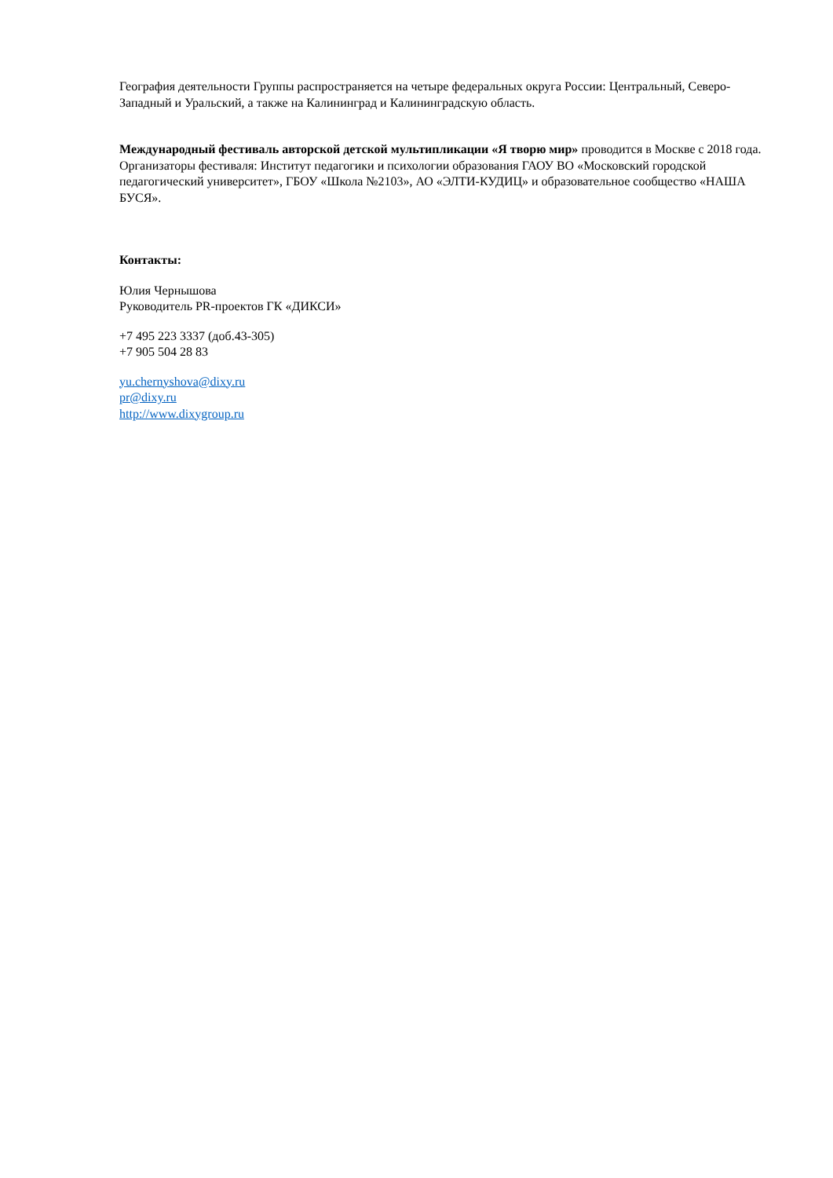География деятельности Группы распространяется на четыре федеральных округа России: Центральный, Северо-Западный и Уральский, а также на Калининград и Калининградскую область.
Международный фестиваль авторской детской мультипликации «Я творю мир» проводится в Москве с 2018 года. Организаторы фестиваля: Институт педагогики и психологии образования ГАОУ ВО «Московский городской педагогический университет», ГБОУ «Школа №2103», АО «ЭЛТИ-КУДИЦ» и образовательное сообщество «НАША БУСЯ».
Контакты:
Юлия Чернышова
Руководитель PR-проектов ГК «ДИКСИ»
+7 495 223 3337 (доб.43-305)
+7 905 504 28 83
yu.chernyshova@dixy.ru
pr@dixy.ru
http://www.dixygroup.ru